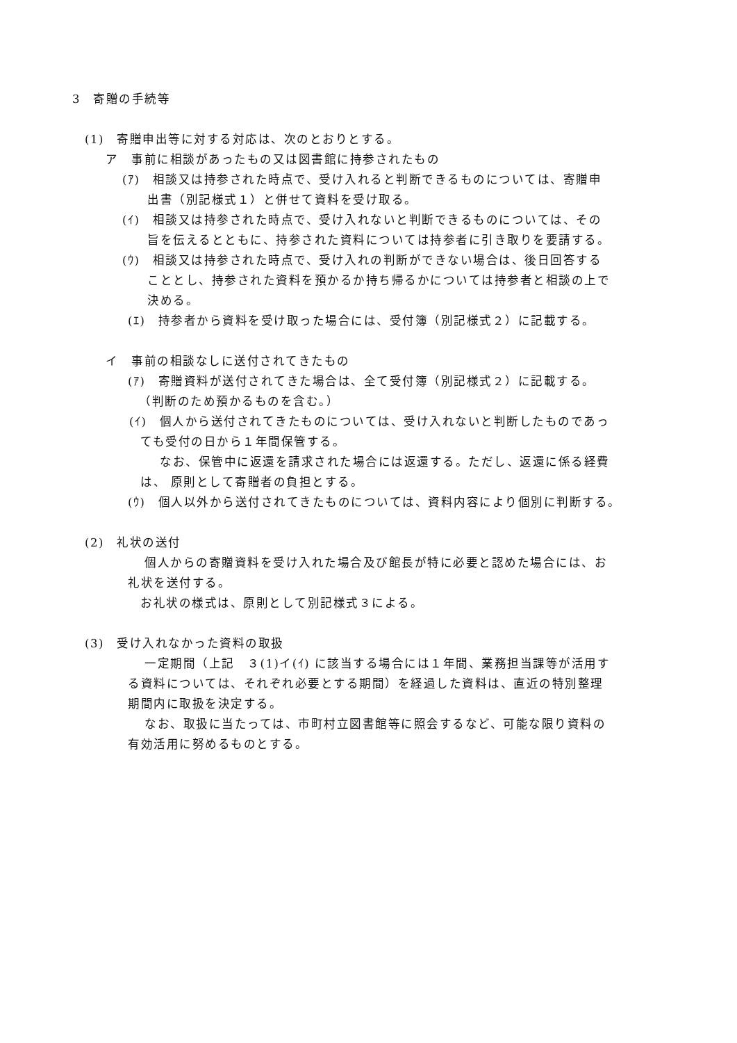3　寄贈の手続等
(1)　寄贈申出等に対する対応は、次のとおりとする。
ア　事前に相談があったもの又は図書館に持参されたもの
(ｱ)　相談又は持参された時点で、受け入れると判断できるものについては、寄贈申
出書（別記様式１）と併せて資料を受け取る。
(ｲ)　相談又は持参された時点で、受け入れないと判断できるものについては、その
旨を伝えるとともに、持参された資料については持参者に引き取りを要請する。
(ｳ)　相談又は持参された時点で、受け入れの判断ができない場合は、後日回答する
こととし、持参された資料を預かるか持ち帰るかについては持参者と相談の上で
決める。
(ｴ)　持参者から資料を受け取った場合には、受付簿（別記様式２）に記載する。
イ　事前の相談なしに送付されてきたもの
(ｱ)　寄贈資料が送付されてきた場合は、全て受付簿（別記様式２）に記載する。
（判断のため預かるものを含む。）
(ｲ)　個人から送付されてきたものについては、受け入れないと判断したものであっ
ても受付の日から１年間保管する。
なお、保管中に返還を請求された場合には返還する。ただし、返還に係る経費
は、 原則として寄贈者の負担とする。
(ｳ)　個人以外から送付されてきたものについては、資料内容により個別に判断する。
(2)　礼状の送付
個人からの寄贈資料を受け入れた場合及び館長が特に必要と認めた場合には、お
礼状を送付する。
お礼状の様式は、原則として別記様式３による。
(3)　受け入れなかった資料の取扱
一定期間（上記　３(1)イ(ｲ) に該当する場合には１年間、業務担当課等が活用す
る資料については、それぞれ必要とする期間）を経過した資料は、直近の特別整理
期間内に取扱を決定する。
なお、取扱に当たっては、市町村立図書館等に照会するなど、可能な限り資料の
有効活用に努めるものとする。